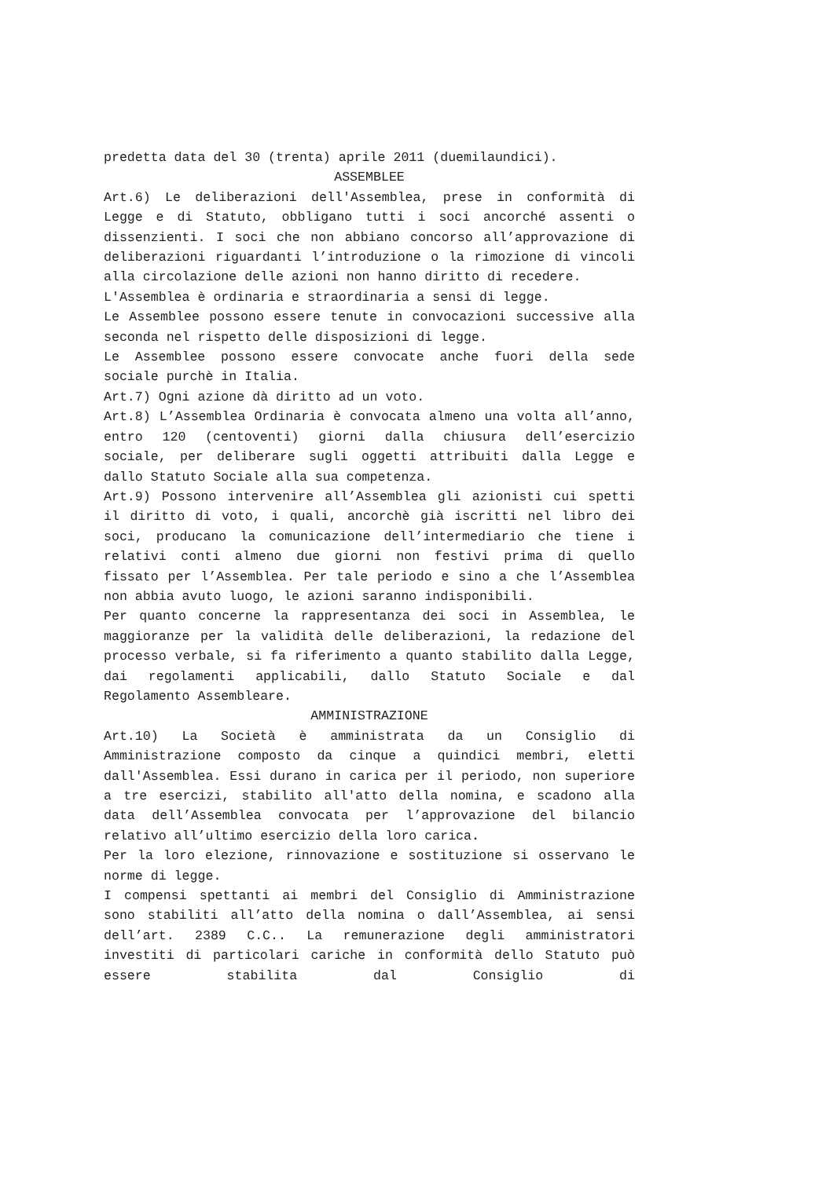predetta data del 30 (trenta) aprile 2011 (duemilaundici).
ASSEMBLEE
Art.6) Le deliberazioni dell'Assemblea, prese in conformità di Legge e di Statuto, obbligano tutti i soci ancorché assenti o dissenzienti. I soci che non abbiano concorso all’approvazione di deliberazioni riguardanti l’introduzione o la rimozione di vincoli alla circolazione delle azioni non hanno diritto di recedere.
L'Assemblea è ordinaria e straordinaria a sensi di legge.
Le Assemblee possono essere tenute in convocazioni successive alla seconda nel rispetto delle disposizioni di legge.
Le Assemblee possono essere convocate anche fuori della sede sociale purchè in Italia.
Art.7) Ogni azione dà diritto ad un voto.
Art.8) L’Assemblea Ordinaria è convocata almeno una volta all’anno, entro 120 (centoventi) giorni dalla chiusura dell’esercizio sociale, per deliberare sugli oggetti attribuiti dalla Legge e dallo Statuto Sociale alla sua competenza.
Art.9) Possono intervenire all’Assemblea gli azionisti cui spetti il diritto di voto, i quali, ancorchè già iscritti nel libro dei soci, producano la comunicazione dell’intermediario che tiene i relativi conti almeno due giorni non festivi prima di quello fissato per l’Assemblea. Per tale periodo e sino a che l’Assemblea non abbia avuto luogo, le azioni saranno indisponibili.
Per quanto concerne la rappresentanza dei soci in Assemblea, le maggioranze per la validità delle deliberazioni, la redazione del processo verbale, si fa riferimento a quanto stabilito dalla Legge, dai regolamenti applicabili, dallo Statuto Sociale e dal Regolamento Assembleare.
AMMINISTRAZIONE
Art.10) La Società è amministrata da un Consiglio di Amministrazione composto da cinque a quindici membri, eletti dall'Assemblea. Essi durano in carica per il periodo, non superiore a tre esercizi, stabilito all'atto della nomina, e scadono alla data dell’Assemblea convocata per l’approvazione del bilancio relativo all’ultimo esercizio della loro carica.
Per la loro elezione, rinnovazione e sostituzione si osservano le norme di legge.
I compensi spettanti ai membri del Consiglio di Amministrazione sono stabiliti all’atto della nomina o dall’Assemblea, ai sensi dell’art. 2389 C.C.. La remunerazione degli amministratori investiti di particolari cariche in conformità dello Statuto può essere stabilita dal Consiglio di